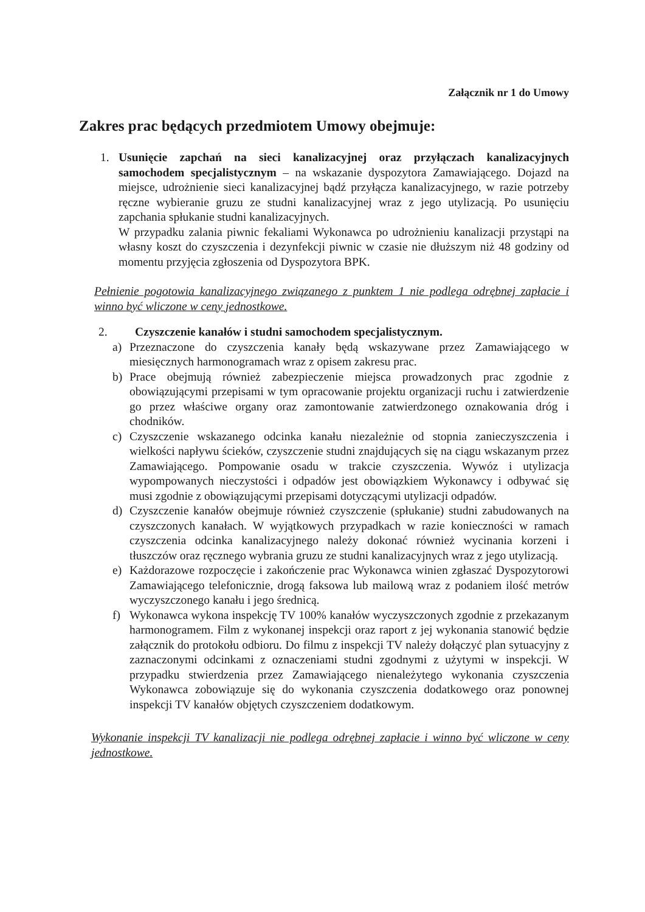Załącznik nr 1 do Umowy
Zakres prac będących przedmiotem Umowy obejmuje:
1. Usunięcie zapchań na sieci kanalizacyjnej oraz przyłączach kanalizacyjnych samochodem specjalistycznym – na wskazanie dyspozytora Zamawiającego. Dojazd na miejsce, udrożnienie sieci kanalizacyjnej bądź przyłącza kanalizacyjnego, w razie potrzeby ręczne wybieranie gruzu ze studni kanalizacyjnej wraz z jego utylizacją. Po usunięciu zapchania spłukanie studni kanalizacyjnych.
W przypadku zalania piwnic fekaliami Wykonawca po udrożnieniu kanalizacji przystąpi na własny koszt do czyszczenia i dezynfekcji piwnic w czasie nie dłuższym niż 48 godziny od momentu przyjęcia zgłoszenia od Dyspozytora BPK.
Pełnienie pogotowia kanalizacyjnego związanego z punktem 1 nie podlega odrębnej zapłacie i winno być wliczone w ceny jednostkowe.
2. Czyszczenie kanałów i studni samochodem specjalistycznym.
a) Przeznaczone do czyszczenia kanały będą wskazywane przez Zamawiającego w miesięcznych harmonogramach wraz z opisem zakresu prac.
b) Prace obejmują również zabezpieczenie miejsca prowadzonych prac zgodnie z obowiązującymi przepisami w tym opracowanie projektu organizacji ruchu i zatwierdzenie go przez właściwe organy oraz zamontowanie zatwierdzonego oznakowania dróg i chodników.
c) Czyszczenie wskazanego odcinka kanału niezależnie od stopnia zanieczyszczenia i wielkości napływu ścieków, czyszczenie studni znajdujących się na ciągu wskazanym przez Zamawiającego. Pompowanie osadu w trakcie czyszczenia. Wywóz i utylizacja wypompowanych nieczystości i odpadów jest obowiązkiem Wykonawcy i odbywać się musi zgodnie z obowiązującymi przepisami dotyczącymi utylizacji odpadów.
d) Czyszczenie kanałów obejmuje również czyszczenie (spłukanie) studni zabudowanych na czyszczonych kanałach. W wyjątkowych przypadkach w razie konieczności w ramach czyszczenia odcinka kanalizacyjnego należy dokonać również wycinania korzeni i tłuszczów oraz ręcznego wybrania gruzu ze studni kanalizacyjnych wraz z jego utylizacją.
e) Każdorazowe rozpoczęcie i zakończenie prac Wykonawca winien zgłaszać Dyspozytorowi Zamawiającego telefonicznie, drogą faksowa lub mailową wraz z podaniem ilość metrów wyczyszczonego kanału i jego średnicą.
f) Wykonawca wykona inspekcję TV 100% kanałów wyczyszczonych zgodnie z przekazanym harmonogramem. Film z wykonanej inspekcji oraz raport z jej wykonania stanowić będzie załącznik do protokołu odbioru. Do filmu z inspekcji TV należy dołączyć plan sytuacyjny z zaznaczonymi odcinkami z oznaczeniami studni zgodnymi z użytymi w inspekcji. W przypadku stwierdzenia przez Zamawiającego nienależytego wykonania czyszczenia Wykonawca zobowiązuje się do wykonania czyszczenia dodatkowego oraz ponownej inspekcji TV kanałów objętych czyszczeniem dodatkowym.
Wykonanie inspekcji TV kanalizacji nie podlega odrębnej zapłacie i winno być wliczone w ceny jednostkowe.